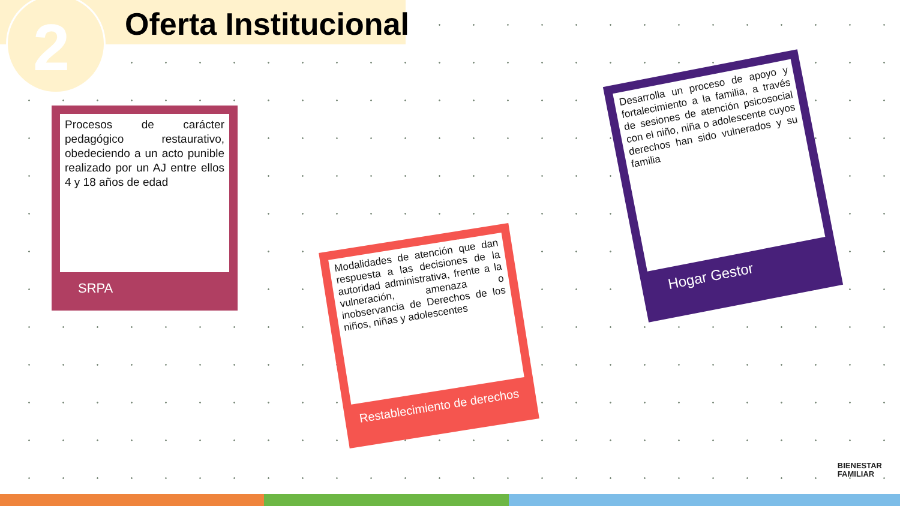2 Oferta Institucional
Procesos de carácter pedagógico restaurativo, obedeciendo a un acto punible realizado por un AJ entre ellos 4 y 18 años de edad
SRPA
Modalidades de atención que dan respuesta a las decisiones de la autoridad administrativa, frente a la vulneración, amenaza o inobservancia de Derechos de los niños, niñas y adolescentes
Restablecimiento de derechos
Desarrolla un proceso de apoyo y fortalecimiento a la familia, a través de sesiones de atención psicosocial con el niño, niña o adolescente cuyos derechos han sido vulnerados y su familia
Hogar Gestor
BIENESTAR
FAMILIAR